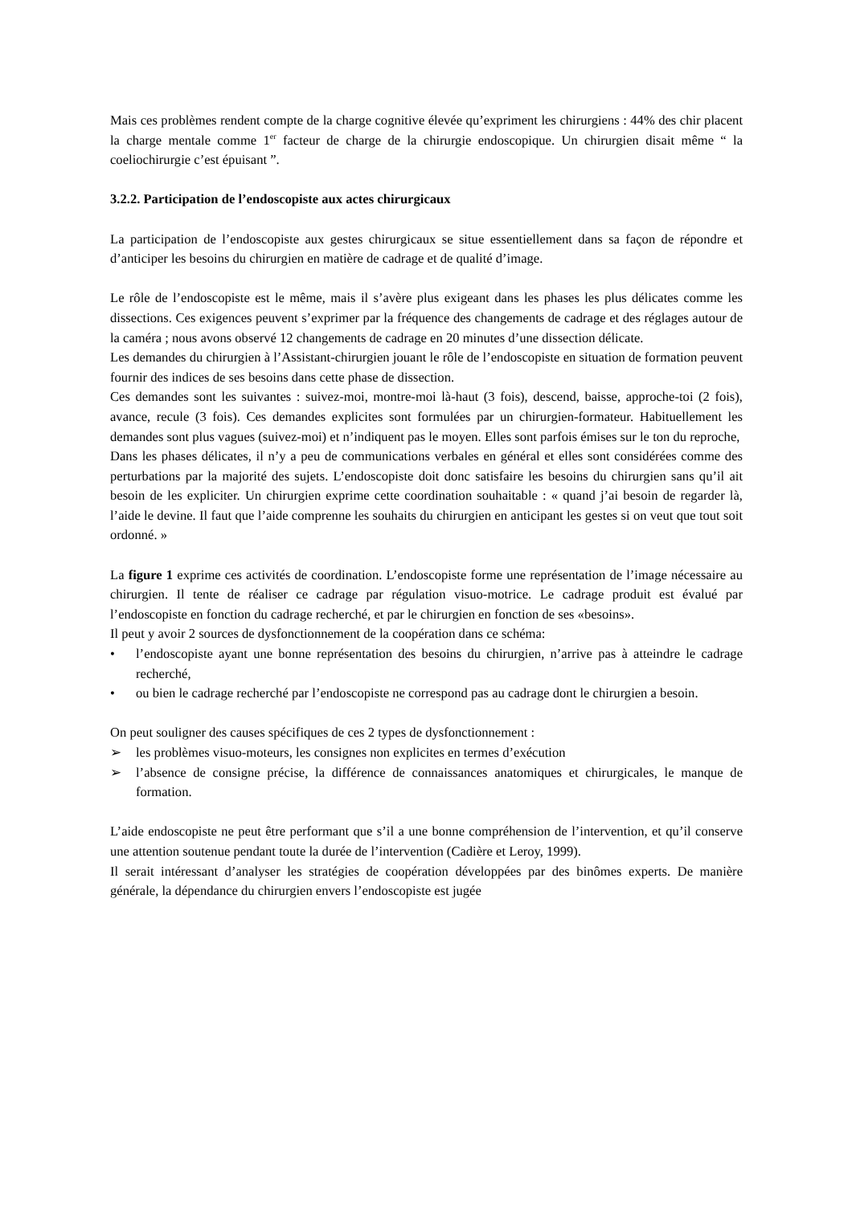Mais ces problèmes rendent compte de la charge cognitive élevée qu’expriment les chirurgiens : 44% des chir placent la charge mentale comme 1<sup>er</sup> facteur de charge de la chirurgie endoscopique. Un chirurgien disait même “ la coeliochirurgie c’est épuisant ”.
3.2.2. Participation de l’endoscopiste aux actes chirurgicaux
La participation de l’endoscopiste aux gestes chirurgicaux se situe essentiellement dans sa façon de répondre et d’anticiper les besoins du chirurgien en matière de cadrage et de qualité d’image.
Le rôle de l’endoscopiste est le même, mais il s’avère plus exigeant dans les phases les plus délicates comme les dissections. Ces exigences peuvent s’exprimer par la fréquence des changements de cadrage et des réglages autour de la caméra ; nous avons observé 12 changements de cadrage en 20 minutes d’une dissection délicate.
Les demandes du chirurgien à l’Assistant-chirurgien jouant le rôle de l’endoscopiste en situation de formation peuvent fournir des indices de ses besoins dans cette phase de dissection.
Ces demandes sont les suivantes : suivez-moi, montre-moi là-haut (3 fois), descend, baisse, approche-toi (2 fois), avance, recule (3 fois). Ces demandes explicites sont formulées par un chirurgien-formateur. Habituellement les demandes sont plus vagues (suivez-moi) et n’indiquent pas le moyen. Elles sont parfois émises sur le ton du reproche,
Dans les phases délicates, il n’y a peu de communications verbales en général et elles sont considérées comme des perturbations par la majorité des sujets. L’endoscopiste doit donc satisfaire les besoins du chirurgien sans qu’il ait besoin de les expliciter. Un chirurgien exprime cette coordination souhaitable : « quand j’ai besoin de regarder là, l’aide le devine. Il faut que l’aide comprenne les souhaits du chirurgien en anticipant les gestes si on veut que tout soit ordonné. »
La figure 1 exprime ces activités de coordination. L’endoscopiste forme une représentation de l’image nécessaire au chirurgien. Il tente de réaliser ce cadrage par régulation visuo-motrice. Le cadrage produit est évalué par l’endoscopiste en fonction du cadrage recherché, et par le chirurgien en fonction de ses «besoins».
Il peut y avoir 2 sources de dysfonctionnement de la coopération dans ce schéma:
• l’endoscopiste ayant une bonne représentation des besoins du chirurgien, n’arrive pas à atteindre le cadrage recherché,
• ou bien le cadrage recherché par l’endoscopiste ne correspond pas au cadrage dont le chirurgien a besoin.
On peut souligner des causes spécifiques de ces 2 types de dysfonctionnement :
➢ les problèmes visuo-moteurs, les consignes non explicites en termes d’exécution
➢ l’absence de consigne précise, la différence de connaissances anatomiques et chirurgicales, le manque de formation.
L’aide endoscopiste ne peut être performant que s’il a une bonne compréhension de l’intervention, et qu’il conserve une attention soutenue pendant toute la durée de l’intervention (Cadière et Leroy, 1999).
Il serait intéressant d’analyser les stratégies de coopération développées par des binômes experts. De manière générale, la dépendance du chirurgien envers l’endoscopiste est jugée